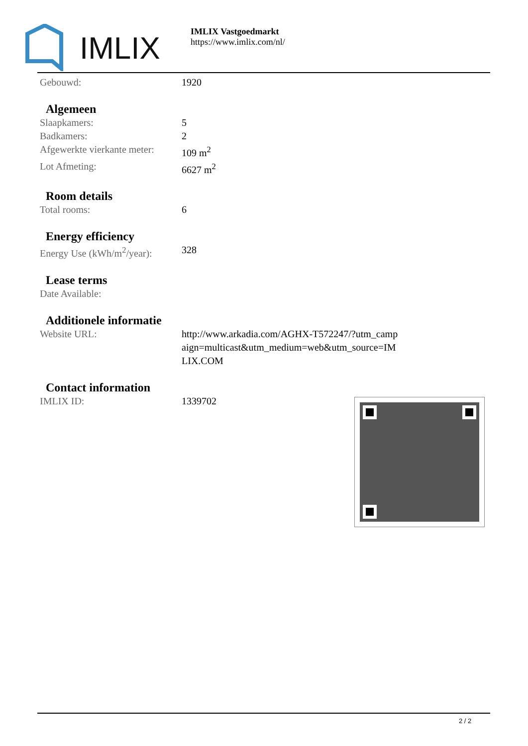IMLIX
IMLIX Vastgoedmarkt
https://www.imlix.com/nl/
| Gebouwd: | 1920 |
Algemeen
| Slaapkamers: | 5 |
| Badkamers: | 2 |
| Afgewerkte vierkante meter: | 109 m<sup>2</sup> |
| Lot Afmeting: | 6627 m<sup>2</sup> |
Room details
| Total rooms: | 6 |
Energy efficiency
| Energy Use (kWh/m<sup>2</sup>/year): | 328 |
Lease terms
| Date Available: | |
Additionele informatie
| Website URL: | http://www.arkadia.com/AGHX-T572247/?utm_campaign=multicast&utm_medium=web&utm_source=IMLIX.COM |
Contact information
| IMLIX ID: | 1339702 |
2 / 2